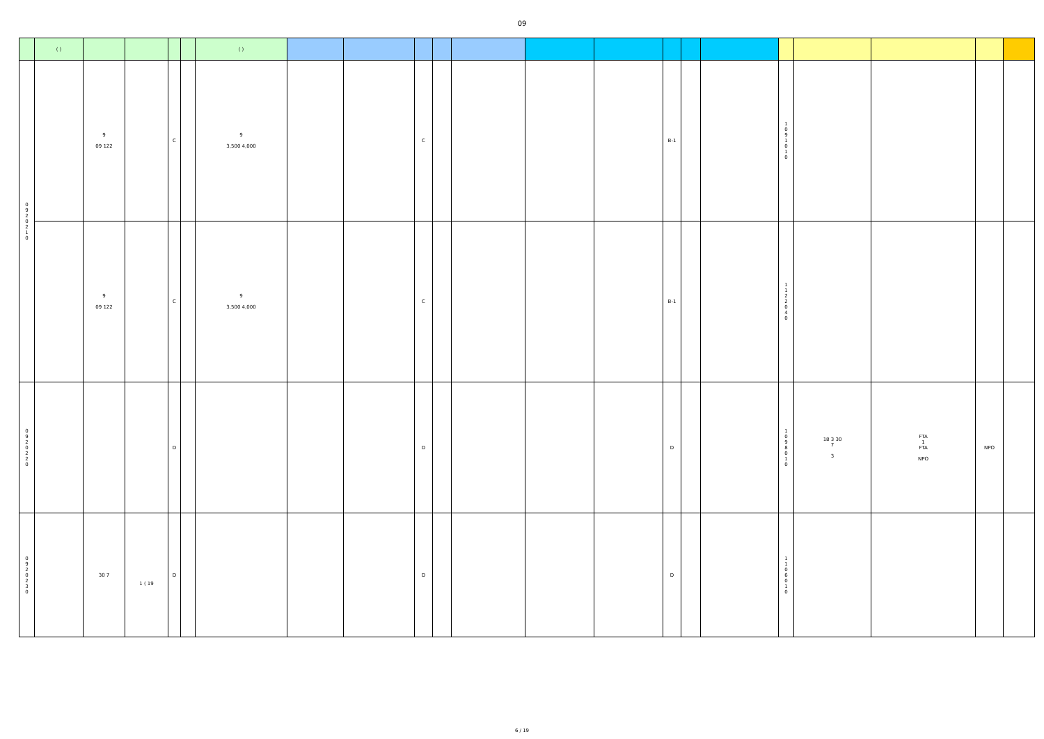09
| | ( ) | | | | | ( ) | | | | | | | | | | | | | | | |
| --- | --- | --- | --- | --- | --- | --- | --- | --- | --- | --- | --- | --- | --- | --- | --- | --- | --- | --- | --- | --- | --- |
| 0 9 2 0 2 1 0 | | 9 09 122 | | C | | 9 3,500 4,000 | | | C | | | | | B-1 | | | 1 0 9 1 0 1 0 | | | | |
| | | 9 09 122 | | C | | 9 3,500 4,000 | | | C | | | | | B-1 | | | 1 1 2 2 0 4 0 | | | | |
| 0 9 2 0 2 2 0 | | | | D | | | | | D | | | | | D | | | 1 0 9 8 0 1 0 | 18 3 30 7 3 | FTA 1 FTA NPO | NPO | |
| 0 9 2 0 2 3 0 | | 30 7 | 1 ( 19 | D | | | | | D | | | | | D | | | 1 1 0 6 0 1 0 | | | | |
6 / 19